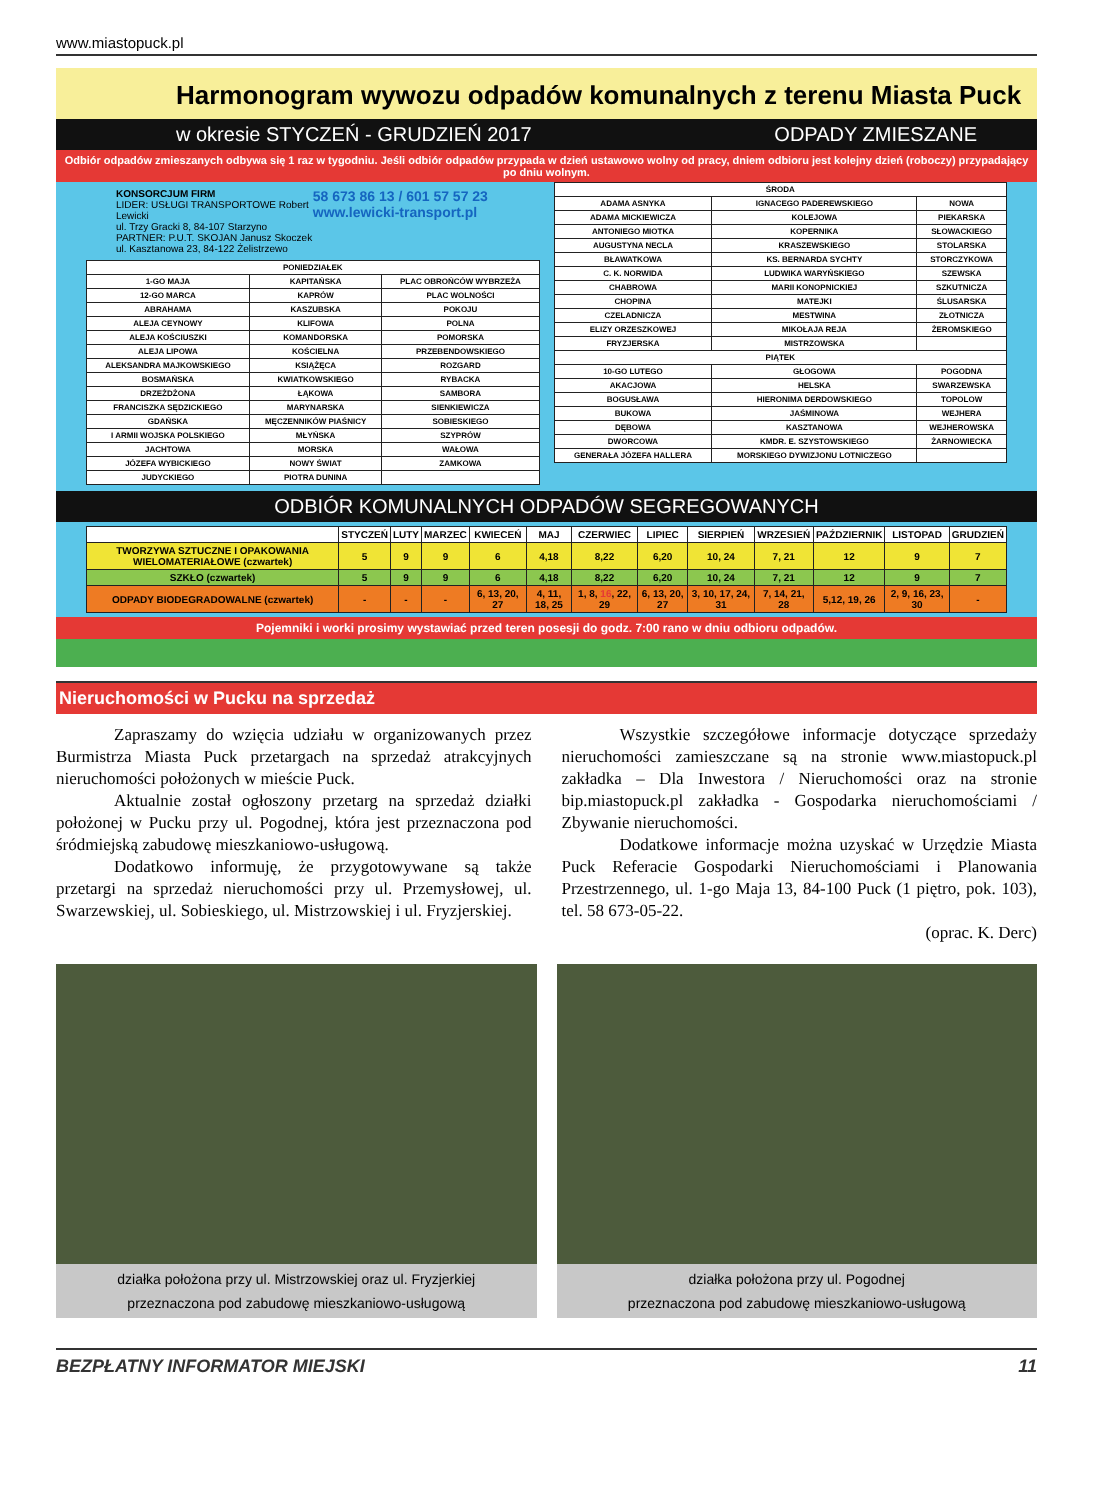www.miastopuck.pl
Harmonogram wywozu odpadów komunalnych z terenu Miasta Puck
w okresie STYCZEŃ - GRUDZIEŃ 2017 ODPADY ZMIESZANE
Odbiór odpadów zmieszanych odbywa się 1 raz w tygodniu. Jeśli odbiór odpadów przypada w dzień ustawowo wolny od pracy, dniem odbioru jest kolejny dzień (roboczy) przypadający po dniu wolnym.
KONSORCJUM FIRM
LIDER: USŁUGI TRANSPORTOWE Robert Lewicki
ul. Trzy Gracki 8, 84-107 Starzyno
PARTNER: P.U.T. SKOJAN Janusz Skoczek
ul. Kasztanowa 23, 84-122 Żelistrzewo
58 673 86 13 / 601 57 57 23
www.lewicki-transport.pl
| PONIEDZIAŁEK | | |
| --- | --- | --- |
| 1-GO MAJA | KAPITAŃSKA | PLAC OBROŃCÓW WYBRZEŻA |
| 12-GO MARCA | KAPRÓW | PLAC WOLNOŚCI |
| ABRAHAMA | KASZUBSKA | POKOJU |
| ALEJA CEYNOWY | KLIFOWA | POLNA |
| ALEJA KOŚCIUSZKI | KOMANDORSKA | POMORSKA |
| ALEJA LIPOWA | KOŚCIELNA | PRZEBENDOWSKIEGO |
| ALEKSANDRA MAJKOWSKIEGO | KSIĄŻĘCA | ROZGARD |
| BOSMAŃSKA | KWIATKOWSKIEGO | RYBACKA |
| DRZEŻDŻONA | ŁĄKOWA | SAMBORA |
| FRANCISZKA SĘDZICKIEGO | MARYNARSKA | SIENKIEWICZA |
| GDAŃSKA | MĘCZENNIKÓW PIAŚNICY | SOBIESKIEGO |
| I ARMII WOJSKA POLSKIEGO | MŁYŃSKA | SZYPRÓW |
| JACHTOWA | MORSKA | WAŁOWA |
| JÓZEFA WYBICKIEGO | NOWY ŚWIAT | ZAMKOWA |
| JUDYCKIEGO | PIOTRA DUNINA | |
| ŚRODA | | |
| --- | --- | --- |
| ADAMA ASNYKA | IGNACEGO PADEREWSKIEGO | NOWA |
| ADAMA MICKIEWICZA | KOLEJOWA | PIEKARSKA |
| ANTONIEGO MIOTKA | KOPERNIKA | SŁOWACKIEGO |
| AUGUSTYNA NECLA | KRASZEWSKIEGO | STOLARSKA |
| BŁAWATKOWA | KS. BERNARDA SYCHTY | STORCZYKOWA |
| C. K. NORWIDA | LUDWIKA WARYŃSKIEGO | SZEWSKA |
| CHABROWA | MARII KONOPNICKIEJ | SZKUTNICZA |
| CHOPINA | MATEJKI | ŚLUSARSKA |
| CZELADNICZA | MESTWINA | ZŁOTNICZA |
| ELIZY ORZESZKOWEJ | MIKOŁAJA REJA | ŻEROMSKIEGO |
| FRYZJERSKA | MISTRZOWSKA | |
| PIĄTEK | | |
| 10-GO LUTEGO | GŁOGOWA | POGODNA |
| AKACJOWA | HELSKA | SWARZEWSKA |
| BOGUSŁAWA | HIERONIMA DERDOWSKIEGO | TOPOLOW |
| BUKOWA | JAŚMINOWA | WEJHERA |
| DĘBOWA | KASZTANOWA | WEJHEROWSKA |
| DWORCOWA | KMDR. E. SZYSTOWSKIEGO | ŻARNOWIECKA |
| GENERAŁA JÓZEFA HALLERA | MORSKIEGO DYWIZJONU LOTNICZEGO | |
ODBIÓR KOMUNALNYCH ODPADÓW SEGREGOWANYCH
| | STYCZEŃ | LUTY | MARZEC | KWIECEŃ | MAJ | CZERWIEC | LIPIEC | SIERPIEŃ | WRZESIEŃ | PAŹDZIERNIK | LISTOPAD | GRUDZIEŃ |
| --- | --- | --- | --- | --- | --- | --- | --- | --- | --- | --- | --- | --- |
| TWORZYWA SZTUCZNE I OPAKOWANIA WIELOMATERIAŁOWE (czwartek) | 5 | 9 | 9 | 6 | 4,18 | 8,22 | 6,20 | 10, 24 | 7, 21 | 12 | 9 | 7 |
| SZKŁO (czwartek) | 5 | 9 | 9 | 6 | 4,18 | 8,22 | 6,20 | 10, 24 | 7, 21 | 12 | 9 | 7 |
| ODPADY BIODEGRADOWALNE (czwartek) | - | - | - | 6, 13, 20, 27 | 4, 11, 18, 25 | 1, 8, 16 , 22, 29 | 6, 13, 20, 27 | 3, 10, 17, 24, 31 | 7, 14, 21, 28 | 5,12, 19, 26 | 2, 9, 16, 23, 30 | - |
Pojemniki i worki prosimy wystawiać przed teren posesji do godz. 7:00 rano w dniu odbioru odpadów.
Nieruchomości w Pucku na sprzedaż
Zapraszamy do wzięcia udziału w organizowanych przez Burmistrza Miasta Puck przetargach na sprzedaż atrakcyjnych nieruchomości położonych w mieście Puck.
Aktualnie został ogłoszony przetarg na sprzedaż działki położonej w Pucku przy ul. Pogodnej, która jest przeznaczona pod śródmiejską zabudowę mieszkaniowo-usługową.
Dodatkowo informuję, że przygotowywane są także przetargi na sprzedaż nieruchomości przy ul. Przemysłowej, ul. Swarzewskiej, ul. Sobieskiego, ul. Mistrzowskiej i ul. Fryzjerskiej.
Wszystkie szczegółowe informacje dotyczące sprzedaży nieruchomości zamieszczane są na stronie www.miastopuck.pl zakładka – Dla Inwestora / Nieruchomości oraz na stronie bip.miastopuck.pl zakładka - Gospodarka nieruchomościami / Zbywanie nieruchomości.
Dodatkowe informacje można uzyskać w Urzędzie Miasta Puck Referacie Gospodarki Nieruchomościami i Planowania Przestrzennego, ul. 1-go Maja 13, 84-100 Puck (1 piętro, pok. 103), tel. 58 673-05-22.
(oprac. K. Derc)
działka położona przy ul. Mistrzowskiej oraz ul. Fryzjerkiej
przeznaczona pod zabudowę mieszkaniowo-usługową
działka położona przy ul. Pogodnej
przeznaczona pod zabudowę mieszkaniowo-usługową
BEZPŁATNY INFORMATOR MIEJSKI 11